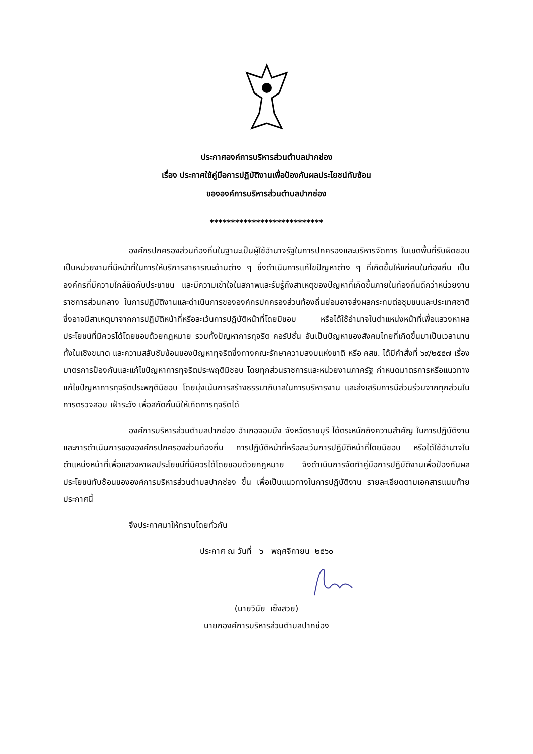ประกาศองค์การบริหารส่วนตำบลปากช่อง
เรื่อง ประกาศใช้คู่มือการปฏิบัติงานเพื่อป้องกันผลประโยชน์ทับซ้อน
ขององค์การบริหารส่วนตำบลปากช่อง
***************************
องค์กรปกครองส่วนท้องถิ่นในฐานะเป็นผู้ใช้อำนาจรัฐในการปกครองและบริหารจัดการ ในเขตพื้นที่รับผิดชอบ เป็นหน่วยงานที่มีหน้าที่ในการให้บริการสาธารณะด้านต่าง ๆ ซึ่งดำเนินการแก้ไขปัญหาต่าง ๆ ที่เกิดขึ้นให้แก่คนในท้องถิ่น เป็นองค์กรที่มีความใกล้ชิดกับประชาชน และมีความเข้าใจในสภาพและรับรู้ถึงสาเหตุของปัญหาที่เกิดขึ้นภายในท้องถิ่นดีกว่าหน่วยงานราชการส่วนกลาง ในการปฏิบัติงานและดำเนินการขององค์กรปกครองส่วนท้องถิ่นย่อมอาจส่งผลกระทบต่อชุมชนและประเทศชาติ ซึ่งอาจมีสาเหตุมาจากการปฏิบัติหน้าที่หรือละเว้นการปฏิบัติหน้าที่โดยมิชอบ หรือได้ใช้อำนาจในตำแหน่งหน้าที่เพื่อแสวงหาผลประโยชน์ที่มิควรได้โดยชอบด้วยกฎหมาย รวมทั้งปัญหาการทุจริต คอรัปชั่น อันเป็นปัญหาของสังคมไทยที่เกิดขึ้นมาเป็นเวลานาน ทั้งในเชิงขนาด และความสลับซับซ้อนของปัญหาทุจริตซึ่งทางคณะรักษาความสงบแห่งชาติ หรือ คสช. ได้มีคำสั่งที่ ๖๙/๒๕๕๗ เรื่อง มาตรการป้องกันและแก้ไขปัญหาการทุจริตประพฤติมิชอบ โดยทุกส่วนราชการและหน่วยงานภาครัฐ กำหนดมาตรการหรือแนวทางแก้ไขปัญหาการทุจริตประพฤติมิชอบ โดยมุ่งเน้นการสร้างธรรมาภิบาลในการบริหารงาน และส่งเสริมการมีส่วนร่วมจากทุกส่วนในการตรวจสอบ เฝ้าระวัง เพื่อสกัดกั้นมิให้เกิดการทุจริตได้
องค์การบริหารส่วนตำบลปากช่อง อำเภอจอมบึง จังหวัดราชบุรี ได้ตระหนักถึงความสำคัญ ในการปฏิบัติงานและการดำเนินการขององค์กรปกครองส่วนท้องถิ่น การปฏิบัติหน้าที่หรือละเว้นการปฏิบัติหน้าที่โดยมิชอบ หรือได้ใช้อำนาจในตำแหน่งหน้าที่เพื่อแสวงหาผลประโยชน์ที่มิควรได้โดยชอบด้วยกฎหมาย จึงดำเนินการจัดทำคู่มือการปฏิบัติงานเพื่อป้องกันผลประโยชน์ทับซ้อนขององค์การบริหารส่วนตำบลปากช่อง ขึ้น เพื่อเป็นแนวทางในการปฏิบัติงาน รายละเอียดตามเอกสารแนบท้ายประกาศนี้
จึงประกาศมาให้ทราบโดยทั่วกัน
ประกาศ ณ วันที่ ๖ พฤศจิกายน ๒๕๖๐
(นายวินัย เซ็งสวย)
นายกองค์การบริหารส่วนตำบลปากช่อง